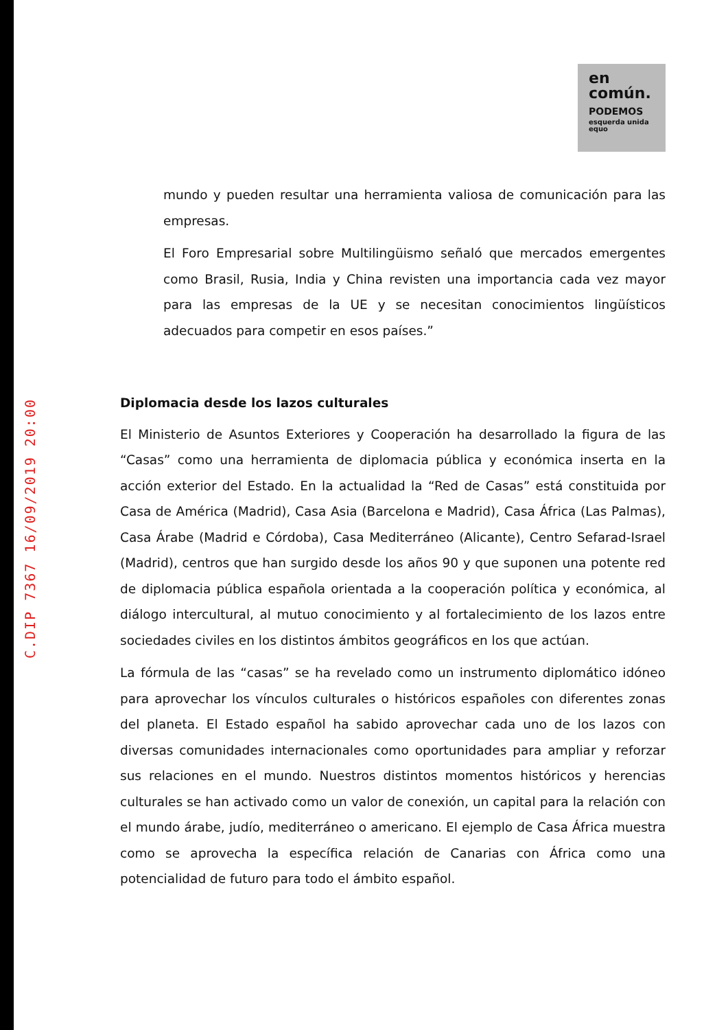C.DIP 7367 16/09/2019 20:00
en
común.
PODEMOS
esquerda unida equo
mundo y pueden resultar una herramienta valiosa de comunicación para las empresas.
El Foro Empresarial sobre Multilingüismo señaló que mercados emergentes como Brasil, Rusia, India y China revisten una importancia cada vez mayor para las empresas de la UE y se necesitan conocimientos lingüísticos adecuados para competir en esos países.”
Diplomacia desde los lazos culturales
El Ministerio de Asuntos Exteriores y Cooperación ha desarrollado la figura de las “Casas” como una herramienta de diplomacia pública y económica inserta en la acción exterior del Estado. En la actualidad la “Red de Casas” está constituida por Casa de América (Madrid), Casa Asia (Barcelona e Madrid), Casa África (Las Palmas), Casa Árabe (Madrid e Córdoba), Casa Mediterráneo (Alicante), Centro Sefarad-Israel (Madrid), centros que han surgido desde los años 90 y que suponen una potente red de diplomacia pública española orientada a la cooperación política y económica, al diálogo intercultural, al mutuo conocimiento y al fortalecimiento de los lazos entre sociedades civiles en los distintos ámbitos geográficos en los que actúan.
La fórmula de las “casas” se ha revelado como un instrumento diplomático idóneo para aprovechar los vínculos culturales o históricos españoles con diferentes zonas del planeta. El Estado español ha sabido aprovechar cada uno de los lazos con diversas comunidades internacionales como oportunidades para ampliar y reforzar sus relaciones en el mundo. Nuestros distintos momentos históricos y herencias culturales se han activado como un valor de conexión, un capital para la relación con el mundo árabe, judío, mediterráneo o americano. El ejemplo de Casa África muestra como se aprovecha la específica relación de Canarias con África como una potencialidad de futuro para todo el ámbito español.